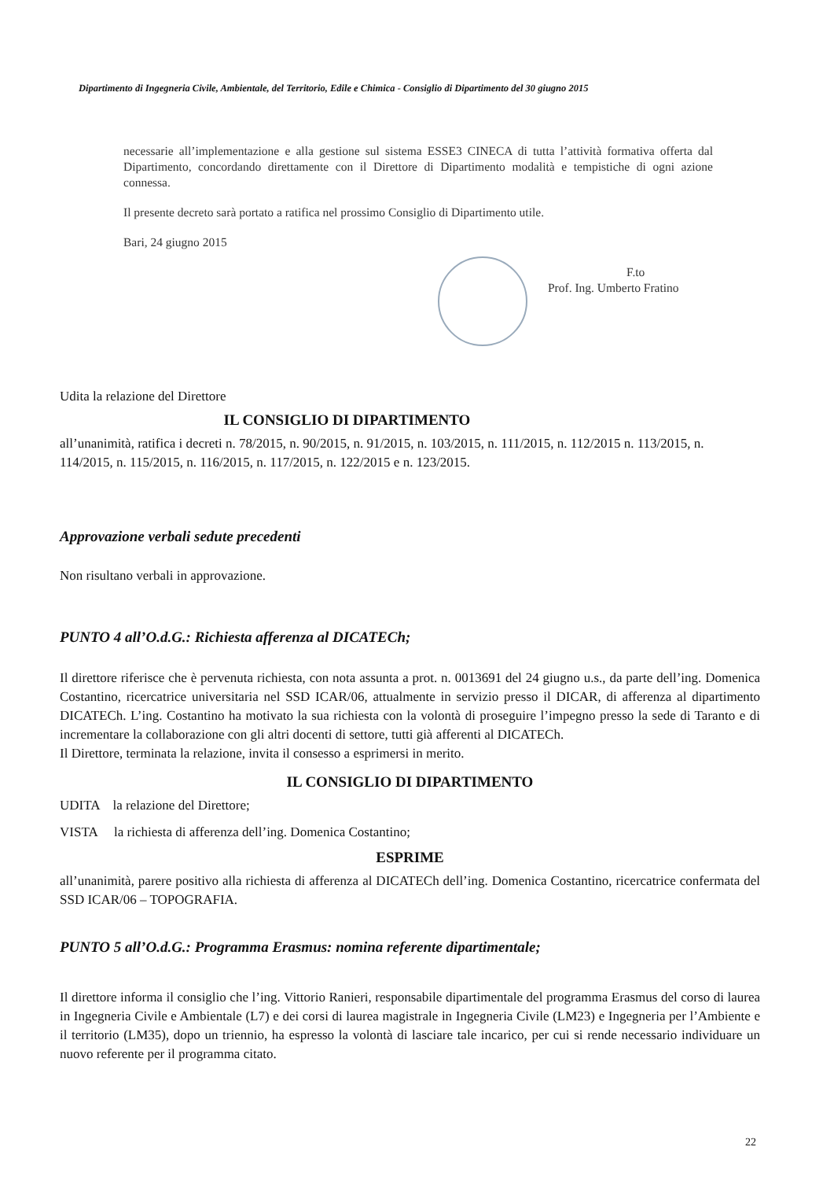Dipartimento di Ingegneria Civile, Ambientale, del Territorio, Edile e Chimica - Consiglio di Dipartimento del 30 giugno 2015
necessarie all’implementazione e alla gestione sul sistema ESSE3 CINECA di tutta l’attività formativa offerta dal Dipartimento, concordando direttamente con il Direttore di Dipartimento modalità e tempistiche di ogni azione connessa.
Il presente decreto sarà portato a ratifica nel prossimo Consiglio di Dipartimento utile.
Bari, 24 giugno 2015
F.to
Prof. Ing. Umberto Fratino
Udita la relazione del Direttore
IL CONSIGLIO DI DIPARTIMENTO
all’unanimità, ratifica i decreti n. 78/2015, n. 90/2015, n. 91/2015, n. 103/2015, n. 111/2015, n. 112/2015 n. 113/2015, n. 114/2015, n. 115/2015, n. 116/2015, n. 117/2015, n. 122/2015 e n. 123/2015.
Approvazione verbali sedute precedenti
Non risultano verbali in approvazione.
PUNTO 4 all’O.d.G.: Richiesta afferenza al DICATECh;
Il direttore riferisce che è pervenuta richiesta, con nota assunta a prot. n. 0013691 del 24 giugno u.s., da parte dell’ing. Domenica Costantino, ricercatrice universitaria nel SSD ICAR/06, attualmente in servizio presso il DICAR, di afferenza al dipartimento DICATECh. L’ing. Costantino ha motivato la sua richiesta con la volontà di proseguire l’impegno presso la sede di Taranto e di incrementare la collaborazione con gli altri docenti di settore, tutti già afferenti al DICATECh.
Il Direttore, terminata la relazione, invita il consesso a esprimersi in merito.
IL CONSIGLIO DI DIPARTIMENTO
UDITA la relazione del Direttore;
VISTA la richiesta di afferenza dell’ing. Domenica Costantino;
ESPRIME
all’unanimità, parere positivo alla richiesta di afferenza al DICATECh dell’ing. Domenica Costantino, ricercatrice confermata del SSD ICAR/06 – TOPOGRAFIA.
PUNTO 5 all’O.d.G.: Programma Erasmus: nomina referente dipartimentale;
Il direttore informa il consiglio che l’ing. Vittorio Ranieri, responsabile dipartimentale del programma Erasmus del corso di laurea in Ingegneria Civile e Ambientale (L7) e dei corsi di laurea magistrale in Ingegneria Civile (LM23) e Ingegneria per l’Ambiente e il territorio (LM35), dopo un triennio, ha espresso la volontà di lasciare tale incarico, per cui si rende necessario individuare un nuovo referente per il programma citato.
22